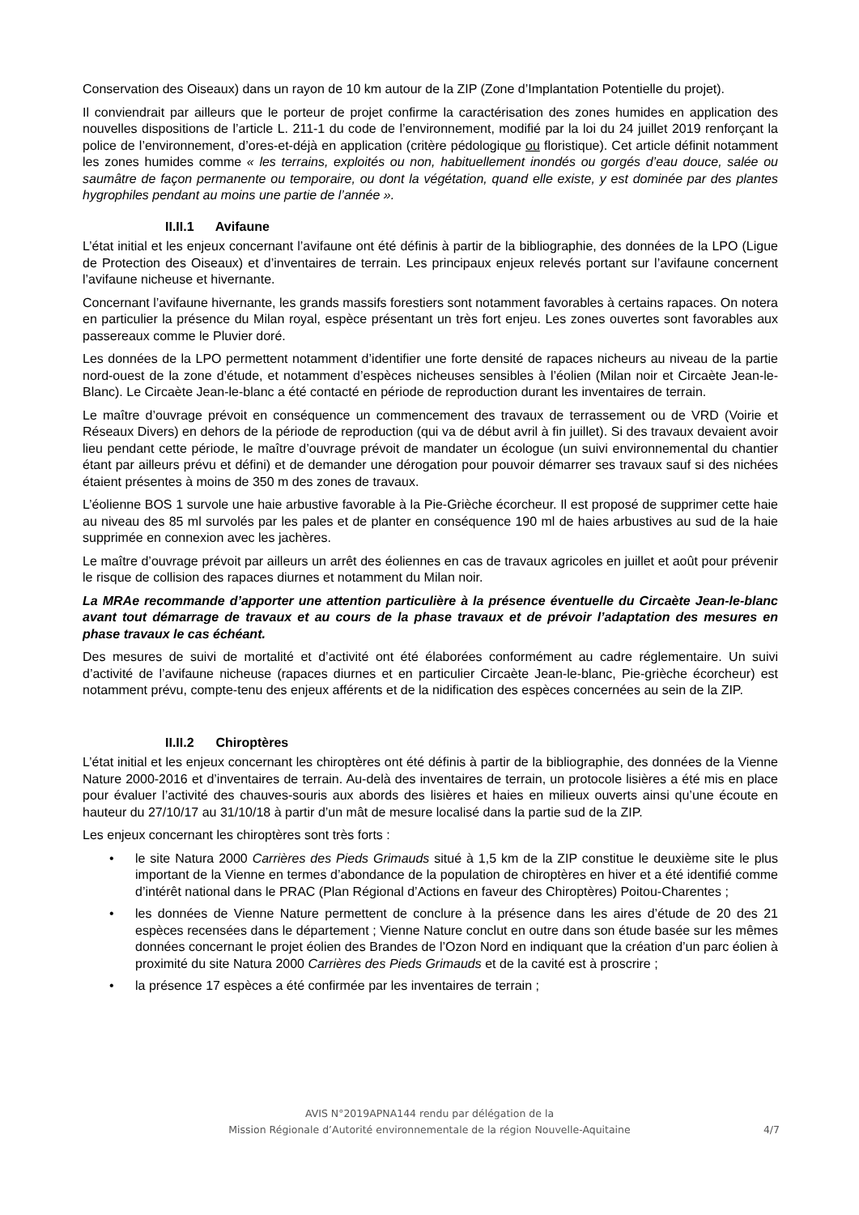Conservation des Oiseaux) dans un rayon de 10 km autour de la ZIP (Zone d’Implantation Potentielle du projet).
Il conviendrait par ailleurs que le porteur de projet confirme la caractérisation des zones humides en application des nouvelles dispositions de l’article L. 211-1 du code de l’environnement, modifié par la loi du 24 juillet 2019 renforçant la police de l’environnement, d’ores-et-déjà en application (critère pédologique ou floristique). Cet article définit notamment les zones humides comme « les terrains, exploités ou non, habituellement inondés ou gorgés d’eau douce, salée ou saumâtre de façon permanente ou temporaire, ou dont la végétation, quand elle existe, y est dominée par des plantes hygrophiles pendant au moins une partie de l’année ».
II.II.1 Avifaune
L’état initial et les enjeux concernant l’avifaune ont été définis à partir de la bibliographie, des données de la LPO (Ligue de Protection des Oiseaux) et d’inventaires de terrain. Les principaux enjeux relevés portant sur l’avifaune concernent l’avifaune nicheuse et hivernante.
Concernant l’avifaune hivernante, les grands massifs forestiers sont notamment favorables à certains rapaces. On notera en particulier la présence du Milan royal, espèce présentant un très fort enjeu. Les zones ouvertes sont favorables aux passereaux comme le Pluvier doré.
Les données de la LPO permettent notamment d’identifier une forte densité de rapaces nicheurs au niveau de la partie nord-ouest de la zone d’étude, et notamment d’espèces nicheuses sensibles à l’éolien (Milan noir et Circaète Jean-le-Blanc). Le Circaète Jean-le-blanc a été contacté en période de reproduction durant les inventaires de terrain.
Le maître d’ouvrage prévoit en conséquence un commencement des travaux de terrassement ou de VRD (Voirie et Réseaux Divers) en dehors de la période de reproduction (qui va de début avril à fin juillet). Si des travaux devaient avoir lieu pendant cette période, le maître d’ouvrage prévoit de mandater un écologue (un suivi environnemental du chantier étant par ailleurs prévu et défini) et de demander une dérogation pour pouvoir démarrer ses travaux sauf si des nichées étaient présentes à moins de 350 m des zones de travaux.
L’éolienne BOS 1 survole une haie arbustive favorable à la Pie-Grièche écorcheur. Il est proposé de supprimer cette haie au niveau des 85 ml survolés par les pales et de planter en conséquence 190 ml de haies arbustives au sud de la haie supprimée en connexion avec les jachères.
Le maître d’ouvrage prévoit par ailleurs un arrêt des éoliennes en cas de travaux agricoles en juillet et août pour prévenir le risque de collision des rapaces diurnes et notamment du Milan noir.
La MRAe recommande d’apporter une attention particulière à la présence éventuelle du Circaète Jean-le-blanc avant tout démarrage de travaux et au cours de la phase travaux et de prévoir l’adaptation des mesures en phase travaux le cas échéant.
Des mesures de suivi de mortalité et d’activité ont été élaborées conformément au cadre réglementaire. Un suivi d’activité de l’avifaune nicheuse (rapaces diurnes et en particulier Circaète Jean-le-blanc, Pie-grièche écorcheur) est notamment prévu, compte-tenu des enjeux afférents et de la nidification des espèces concernées au sein de la ZIP.
II.II.2 Chiroptères
L’état initial et les enjeux concernant les chiroptères ont été définis à partir de la bibliographie, des données de la Vienne Nature 2000-2016 et d’inventaires de terrain. Au-delà des inventaires de terrain, un protocole lisières a été mis en place pour évaluer l’activité des chauves-souris aux abords des lisières et haies en milieux ouverts ainsi qu’une écoute en hauteur du 27/10/17 au 31/10/18 à partir d’un mât de mesure localisé dans la partie sud de la ZIP.
Les enjeux concernant les chiroptères sont très forts :
• le site Natura 2000 Carrières des Pieds Grimauds situé à 1,5 km de la ZIP constitue le deuxième site le plus important de la Vienne en termes d’abondance de la population de chiroptères en hiver et a été identifié comme d’intérêt national dans le PRAC (Plan Régional d’Actions en faveur des Chiroptères) Poitou-Charentes ;
• les données de Vienne Nature permettent de conclure à la présence dans les aires d’étude de 20 des 21 espèces recensées dans le département ; Vienne Nature conclut en outre dans son étude basée sur les mêmes données concernant le projet éolien des Brandes de l’Ozon Nord en indiquant que la création d’un parc éolien à proximité du site Natura 2000 Carrières des Pieds Grimauds et de la cavité est à proscrire ;
• la présence 17 espèces a été confirmée par les inventaires de terrain ;
AVIS N°2019APNA144 rendu par délégation de la
Mission Régionale d’Autorité environnementale de la région Nouvelle-Aquitaine
4/7